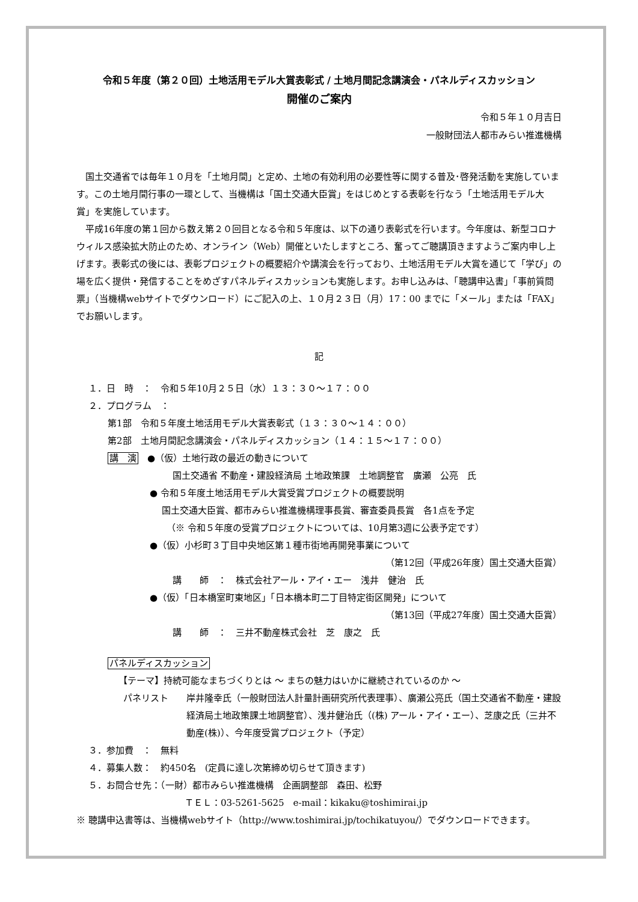令和５年度（第２０回）土地活用モデル大賞表彰式 / 土地月間記念講演会・パネルディスカッション
開催のご案内
令和５年１０月吉日
一般財団法人都市みらい推進機構
国土交通省では毎年１０月を「土地月間」と定め、土地の有効利用の必要性等に関する普及･啓発活動を実施しています。この土地月間行事の一環として、当機構は「国土交通大臣賞」をはじめとする表彰を行なう「土地活用モデル大賞」を実施しています。
平成16年度の第１回から数え第２０回目となる令和５年度は、以下の通り表彰式を行います。今年度は、新型コロナウィルス感染拡大防止のため、オンライン（Web）開催といたしますところ、奮ってご聴講頂きますようご案内申し上げます。表彰式の後には、表彰プロジェクトの概要紹介や講演会を行っており、土地活用モデル大賞を通じて「学び」の場を広く提供・発信することをめざすパネルディスカッションも実施します。お申し込みは、「聴講申込書」「事前質問票」（当機構webサイトでダウンロード）にご記入の上、１０月２３日（月）17：00 までに「メール」または「FAX」でお願いします。
記
１．日　時　：　令和５年10月２５日（水）１３：３０～１７：００
２．プログラム　：
第1部　令和５年度土地活用モデル大賞表彰式（１３：３０～１４：００）
第2部　土地月間記念講演会・パネルディスカッション（１４：１５～１７：００）
講　演　●（仮）土地行政の最近の動きについて
国土交通省 不動産・建設経済局 土地政策課　土地調整官　廣瀬　公亮　氏
● 令和５年度土地活用モデル大賞受賞プロジェクトの概要説明
国土交通大臣賞、都市みらい推進機構理事長賞、審査委員長賞　各1点を予定
（※ 令和５年度の受賞プロジェクトについては、10月第3週に公表予定です）
●（仮）小杉町３丁目中央地区第１種市街地再開発事業について
（第12回（平成26年度）国土交通大臣賞）
講　　師　：　株式会社アール・アイ・エー　浅井　健治　氏
●（仮）「日本橋室町東地区」「日本橋本町二丁目特定街区開発」について
（第13回（平成27年度）国土交通大臣賞）
講　　師　：　三井不動産株式会社　芝　康之　氏
パネルディスカッション
【テーマ】持続可能なまちづくりとは ～ まちの魅力はいかに継続されているのか ～
パネリスト 岸井隆幸氏（一般財団法人計量計画研究所代表理事）、廣瀬公亮氏（国土交通省不動産・建設経済局土地政策課土地調整官）、浅井健治氏（(株) アール・アイ・エー）、芝康之氏（三井不動産(株)）、今年度受賞プロジェクト（予定）
３．参加費　：　無料
４．募集人数：　約450名　(定員に達し次第締め切らせて頂きます)
５．お問合せ先：（一財）都市みらい推進機構　企画調整部　森田、松野
ＴＥＬ：03-5261-5625　e-mail：kikaku@toshimirai.jp
※ 聴講申込書等は、当機構webサイト（http://www.toshimirai.jp/tochikatuyou/）でダウンロードできます。